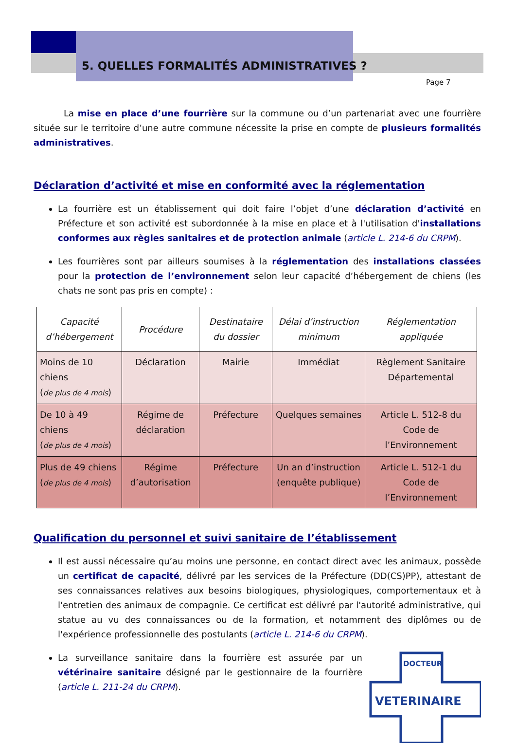5. QUELLES FORMALITÉS ADMINISTRATIVES ?
Page 7
La mise en place d’une fourrière sur la commune ou d’un partenariat avec une fourrière située sur le territoire d’une autre commune nécessite la prise en compte de plusieurs formalités administratives.
Déclaration d’activité et mise en conformité avec la réglementation
La fourrière est un établissement qui doit faire l’objet d’une déclaration d’activité en Préfecture et son activité est subordonnée à la mise en place et à l'utilisation d'installations conformes aux règles sanitaires et de protection animale (article L. 214-6 du CRPM).
Les fourrières sont par ailleurs soumises à la réglementation des installations classées pour la protection de l’environnement selon leur capacité d’hébergement de chiens (les chats ne sont pas pris en compte) :
| Capacité d’hébergement | Procédure | Destinataire du dossier | Délai d’instruction minimum | Réglementation appliquée |
| --- | --- | --- | --- | --- |
| Moins de 10 chiens ( de plus de 4 mois ) | Déclaration | Mairie | Immédiat | Règlement Sanitaire Départemental |
| De 10 à 49 chiens ( de plus de 4 mois ) | Régime de déclaration | Préfecture | Quelques semaines | Article L. 512-8 du Code de l’Environnement |
| Plus de 49 chiens ( de plus de 4 mois ) | Régime d’autorisation | Préfecture | Un an d’instruction (enquête publique) | Article L. 512-1 du Code de l’Environnement |
Qualification du personnel et suivi sanitaire de l’établissement
Il est aussi nécessaire qu’au moins une personne, en contact direct avec les animaux, possède un certificat de capacité, délivré par les services de la Préfecture (DD(CS)PP), attestant de ses connaissances relatives aux besoins biologiques, physiologiques, comportementaux et à l'entretien des animaux de compagnie. Ce certificat est délivré par l'autorité administrative, qui statue au vu des connaissances ou de la formation, et notamment des diplômes ou de l'expérience professionnelle des postulants (article L. 214-6 du CRPM).
DOCTEUR
VETERINAIRE
La surveillance sanitaire dans la fourrière est assurée par un vétérinaire sanitaire désigné par le gestionnaire de la fourrière (article L. 211-24 du CRPM).